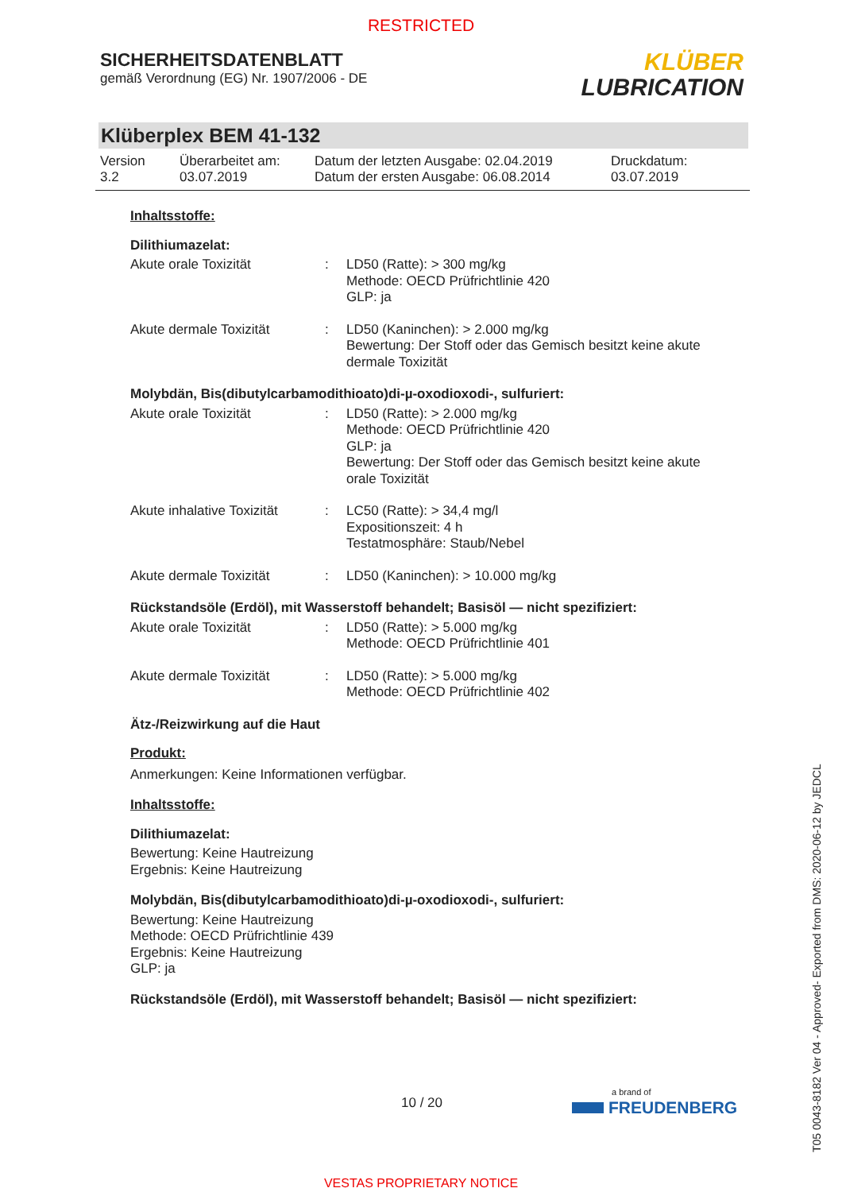RESTRICTED
SICHERHEITSDATENBLATT
gemäß Verordnung (EG) Nr. 1907/2006 - DE
KLÜBER
LUBRICATION
Klüberplex BEM 41-132
Version
3.2
Überarbeitet am:
03.07.2019
Datum der letzten Ausgabe: 02.04.2019
Datum der ersten Ausgabe: 06.08.2014
Druckdatum:
03.07.2019
Inhaltsstoffe:
Dilithiumazelat:
Akute orale Toxizität : LD50 (Ratte): > 300 mg/kg
Methode: OECD Prüfrichtlinie 420
GLP: ja
Akute dermale Toxizität : LD50 (Kaninchen): > 2.000 mg/kg
Bewertung: Der Stoff oder das Gemisch besitzt keine akute dermale Toxizität
Molybdän, Bis(dibutylcarbamodithioato)di-µ-oxodioxodi-, sulfuriert:
Akute orale Toxizität : LD50 (Ratte): > 2.000 mg/kg
Methode: OECD Prüfrichtlinie 420
GLP: ja
Bewertung: Der Stoff oder das Gemisch besitzt keine akute orale Toxizität
Akute inhalative Toxizität
: LC50 (Ratte): > 34,4 mg/l
Expositionszeit: 4 h
Testatmosphäre: Staub/Nebel
Akute dermale Toxizität : LD50 (Kaninchen): > 10.000 mg/kg
Rückstandsöle (Erdöl), mit Wasserstoff behandelt; Basisöl — nicht spezifiziert:
Akute orale Toxizität : LD50 (Ratte): > 5.000 mg/kg
Methode: OECD Prüfrichtlinie 401
Akute dermale Toxizität : LD50 (Ratte): > 5.000 mg/kg
Methode: OECD Prüfrichtlinie 402
Ätz-/Reizwirkung auf die Haut
Produkt:
Anmerkungen: Keine Informationen verfügbar.
Inhaltsstoffe:
Dilithiumazelat:
Bewertung: Keine Hautreizung
Ergebnis: Keine Hautreizung
Molybdän, Bis(dibutylcarbamodithioato)di-µ-oxodioxodi-, sulfuriert:
Bewertung: Keine Hautreizung
Methode: OECD Prüfrichtlinie 439
Ergebnis: Keine Hautreizung
GLP: ja
Rückstandsöle (Erdöl), mit Wasserstoff behandelt; Basisöl — nicht spezifiziert:
10 / 20
a brand of
FREUDENBERG
T05 0043-8182 Ver 04 - Approved- Exported from DMS: 2020-06-12 by JEDCL
VESTAS PROPRIETARY NOTICE